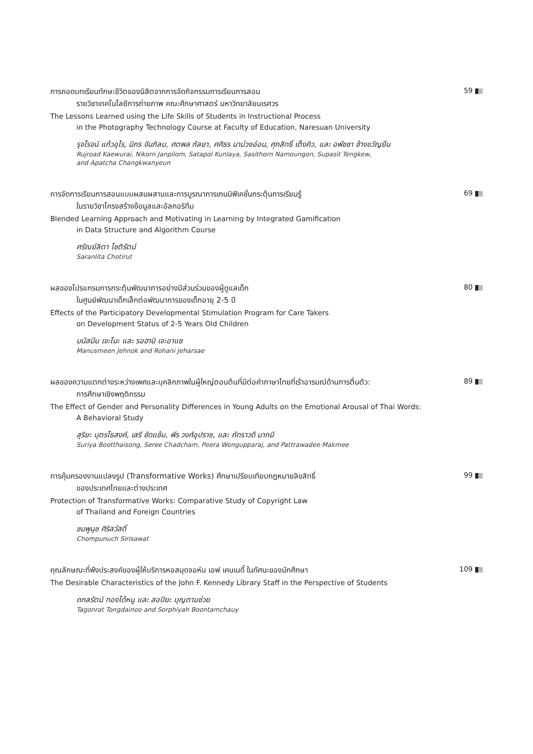59
การถอดบทเรียนทักษะชีวิตของนิสิตจากการจัดกิจกรรมการเรียนการสอน
รายวิชาเทคโนโลยีการถ่ายภาพ คณะศึกษาศาสตร์ มหาวิทยาลัยนเรศวร
The Lessons Learned using the Life Skills of Students in Instructional Process
in the Photography Technology Course at Faculty of Education, Naresuan University
รุจโรจน์ แก้วอุไร, นิกร จันภิลม, ศตพล กัลยา, ศศิธร นาม่วงอ่อน, ศุภสิทธิ์ เต็งคิว, และ อพัชชา ช้างขวัญยืน
Rujroad Kaewurai, Nikorn Janpilom, Satapol Kunlaya, Sasithorn Namoungon, Supasit Tengkew,
and Apatcha Changkwanyeun
69
การจัดการเรียนการสอนแบบผสมผสานและการบูรณาการเกมมิฟิเคชั่นกระตุ้นการเรียนรู้
ในรายวิชาโครงสร้างข้อมูลและอัลกอริทึม
Blended Learning Approach and Motivating in Learning by Integrated Gamification
in Data Structure and Algorithm Course
ศรัณย์ลิตา โชติรัตน์
Saranlita Chotirut
80
ผลของโปรแกรมการกระตุ้นพัฒนาการอย่างมีส่วนร่วมของผู้ดูแลเด็ก
ในศูนย์พัฒนาเด็กเล็กต่อพัฒนาการของเด็กอายุ 2-5 ปี
Effects of the Participatory Developmental Stimulation Program for Care Takers
on Development Status of 2-5 Years Old Children
มนัสมีน เจะโนะ และ รอฮานิ เจะอาแซ
Manusmeen Jehnok and Rohani Jeharsae
89
ผลของความแตกต่างระหว่างเพศและบุคลิกภาพในผู้ใหญ่ตอนต้นที่มีต่อคำภาษาไทยที่เร้าอารมณ์ด้านการตื่นตัว:
การศึกษาเชิงพฤติกรรม
The Effect of Gender and Personality Differences in Young Adults on the Emotional Arousal of Thai Words:
A Behavioral Study
สุริยะ บุตรไธสงค์, เสรี ชัดแช้ม, พีร วงศ์อุปราช, และ ภัทราวดี มากมี
Suriya Bootthaisong, Seree Chadcham, Peera Wongupparaj, and Pattrawadee Makmee
99
การคุ้มครองงานแปลงรูป (Transformative Works) ศึกษาเปรียบเทียบกฎหมายลิขสิทธิ์
ของประเทศไทยและต่างประเทศ
Protection of Transformative Works: Comparative Study of Copyright Law
of Thailand and Foreign Countries
ชมพูนุช ศิริสวัสดิ์
Chompunuch Sirisawat
109
คุณลักษณะที่พึงประสงค์ของผู้ให้บริการหอสมุดจอห์น เอฟ เคนเนดี้ ในทัศนะของนักศึกษา
The Desirable Characteristics of the John F. Kennedy Library Staff in the Perspective of Students
ถกลรัตน์ ทองได้หนู และ สอปิยะ บุญตามช่วย
Tagonrat Tongdainoo and Sorphiyah Boontamchauy